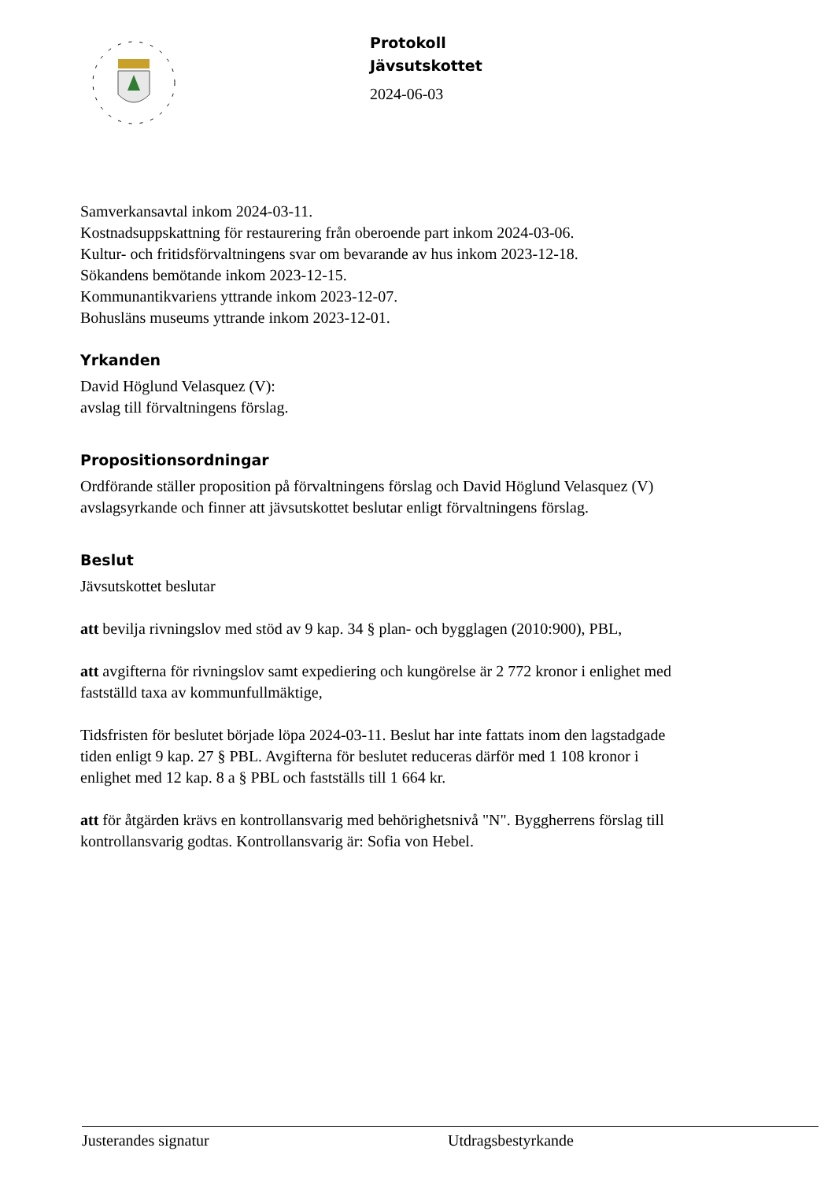Protokoll
Jävsutskottet
2024-06-03
Samverkansavtal inkom 2024-03-11.
Kostnadsuppskattning för restaurering från oberoende part inkom 2024-03-06.
Kultur- och fritidsförvaltningens svar om bevarande av hus inkom 2023-12-18.
Sökandens bemötande inkom 2023-12-15.
Kommunantikvariens yttrande inkom 2023-12-07.
Bohusläns museums yttrande inkom 2023-12-01.
Yrkanden
David Höglund Velasquez (V):
avslag till förvaltningens förslag.
Propositionsordningar
Ordförande ställer proposition på förvaltningens förslag och David Höglund Velasquez (V) avslagsyrkande och finner att jävsutskottet beslutar enligt förvaltningens förslag.
Beslut
Jävsutskottet beslutar
att bevilja rivningslov med stöd av 9 kap. 34 § plan- och bygglagen (2010:900), PBL,
att avgifterna för rivningslov samt expediering och kungörelse är 2 772 kronor i enlighet med fastställd taxa av kommunfullmäktige,
Tidsfristen för beslutet började löpa 2024-03-11. Beslut har inte fattats inom den lagstadgade tiden enligt 9 kap. 27 § PBL. Avgifterna för beslutet reduceras därför med 1 108 kronor i enlighet med 12 kap. 8 a § PBL och fastställs till 1 664 kr.
att för åtgärden krävs en kontrollansvarig med behörighetsnivå "N". Byggherrens förslag till kontrollansvarig godtas. Kontrollansvarig är: Sofia von Hebel.
Justerandes signatur Utdragsbestyrkande